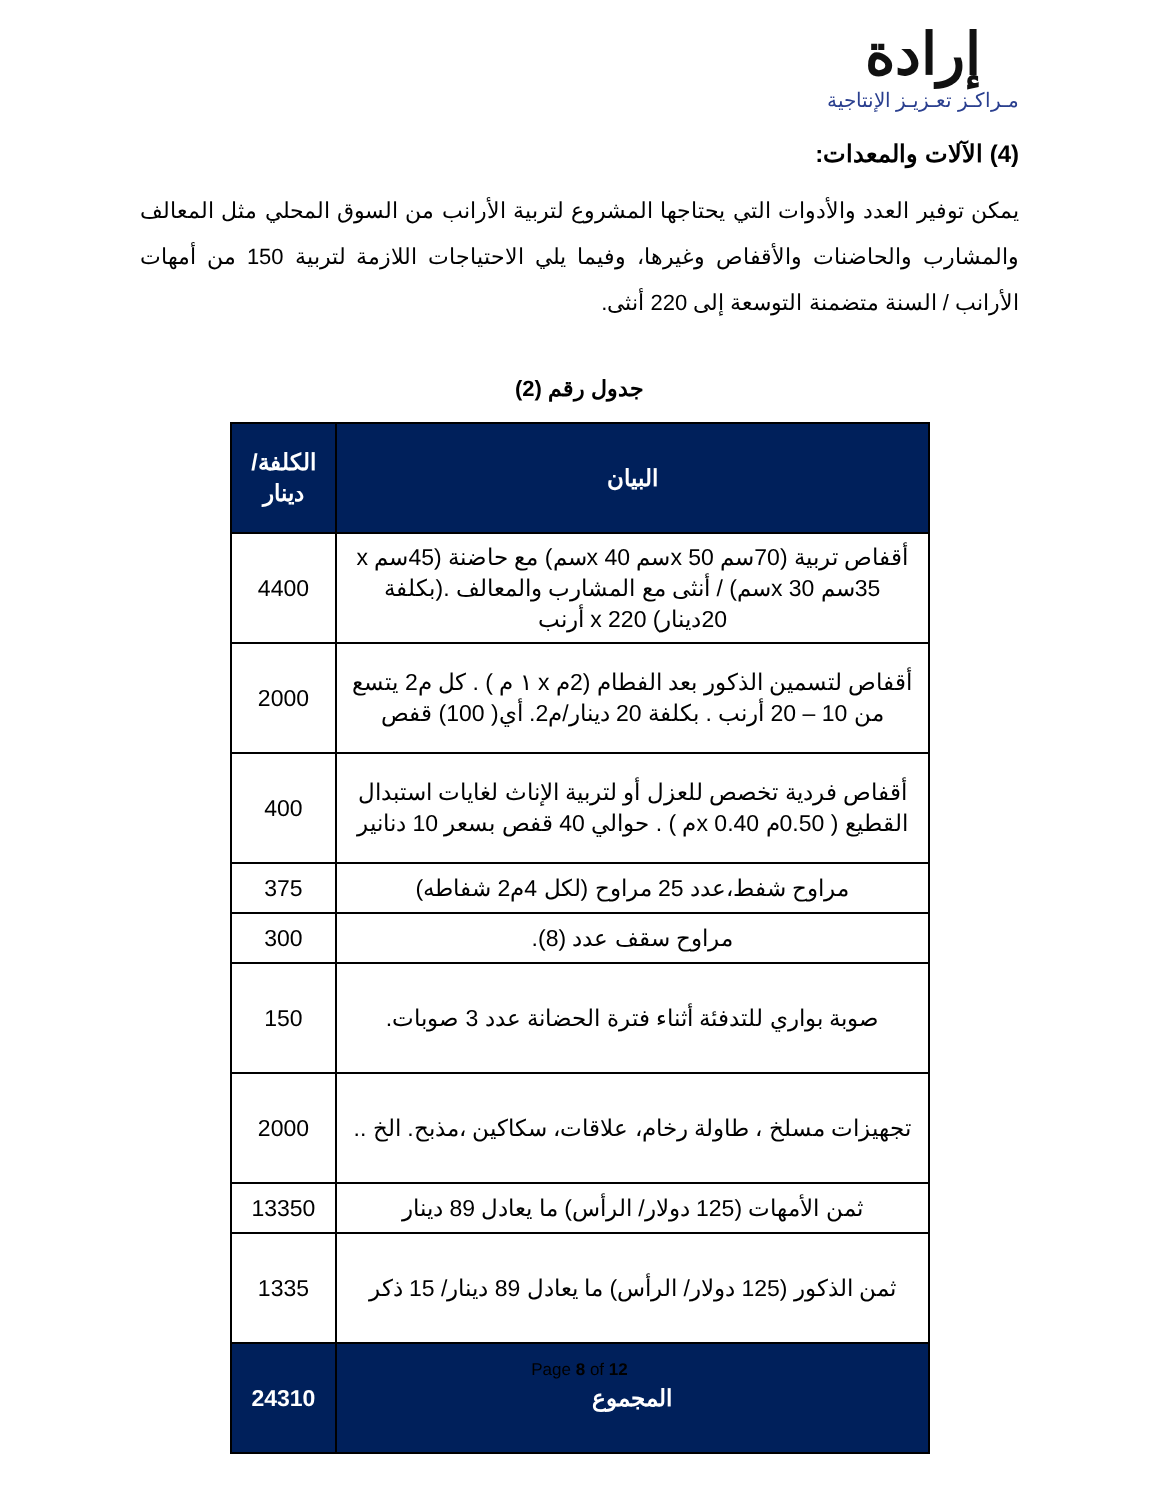إرادة
مـراكـز تعـزيـز الإنتاجية
(4) الآلات والمعدات:
يمكن توفير العدد والأدوات التي يحتاجها المشروع لتربية الأرانب من السوق المحلي مثل المعالف والمشارب والحاضنات والأقفاص وغيرها، وفيما يلي الاحتياجات اللازمة لتربية 150 من أمهات الأرانب / السنة متضمنة التوسعة إلى 220 أنثى.
جدول رقم (2)
| البيان | الكلفة/ دينار |
| --- | --- |
| أقفاص تربية (70سم x 50سم x 40سم) مع حاضنة (45سم x 35سم x 30سم) / أنثى مع المشارب والمعالف .(بكلفة 20دينار) x 220 أرنب | 4400 |
| أقفاص لتسمين الذكور بعد الفطام (2م x ١ م ) . كل م2 يتسع من 10 – 20 أرنب . بكلفة 20 دينار/م2. أي( 100) قفص | 2000 |
| أقفاص فردية تخصص للعزل أو لتربية الإناث لغايات استبدال القطيع ( 0.50م x 0.40م ) . حوالي 40 قفص بسعر 10 دنانير | 400 |
| مراوح شفط،عدد 25 مراوح (لكل 4م2 شفاطه) | 375 |
| مراوح سقف عدد (8). | 300 |
| صوبة بواري للتدفئة أثناء فترة الحضانة عدد 3 صوبات. | 150 |
| تجهيزات مسلخ ، طاولة رخام، علاقات، سكاكين ،مذبح. الخ .. | 2000 |
| ثمن الأمهات (125 دولار/ الرأس) ما يعادل 89 دينار | 13350 |
| ثمن الذكور (125 دولار/ الرأس) ما يعادل 89 دينار/ 15 ذكر | 1335 |
| المجموع | 24310 |
Page 8 of 12